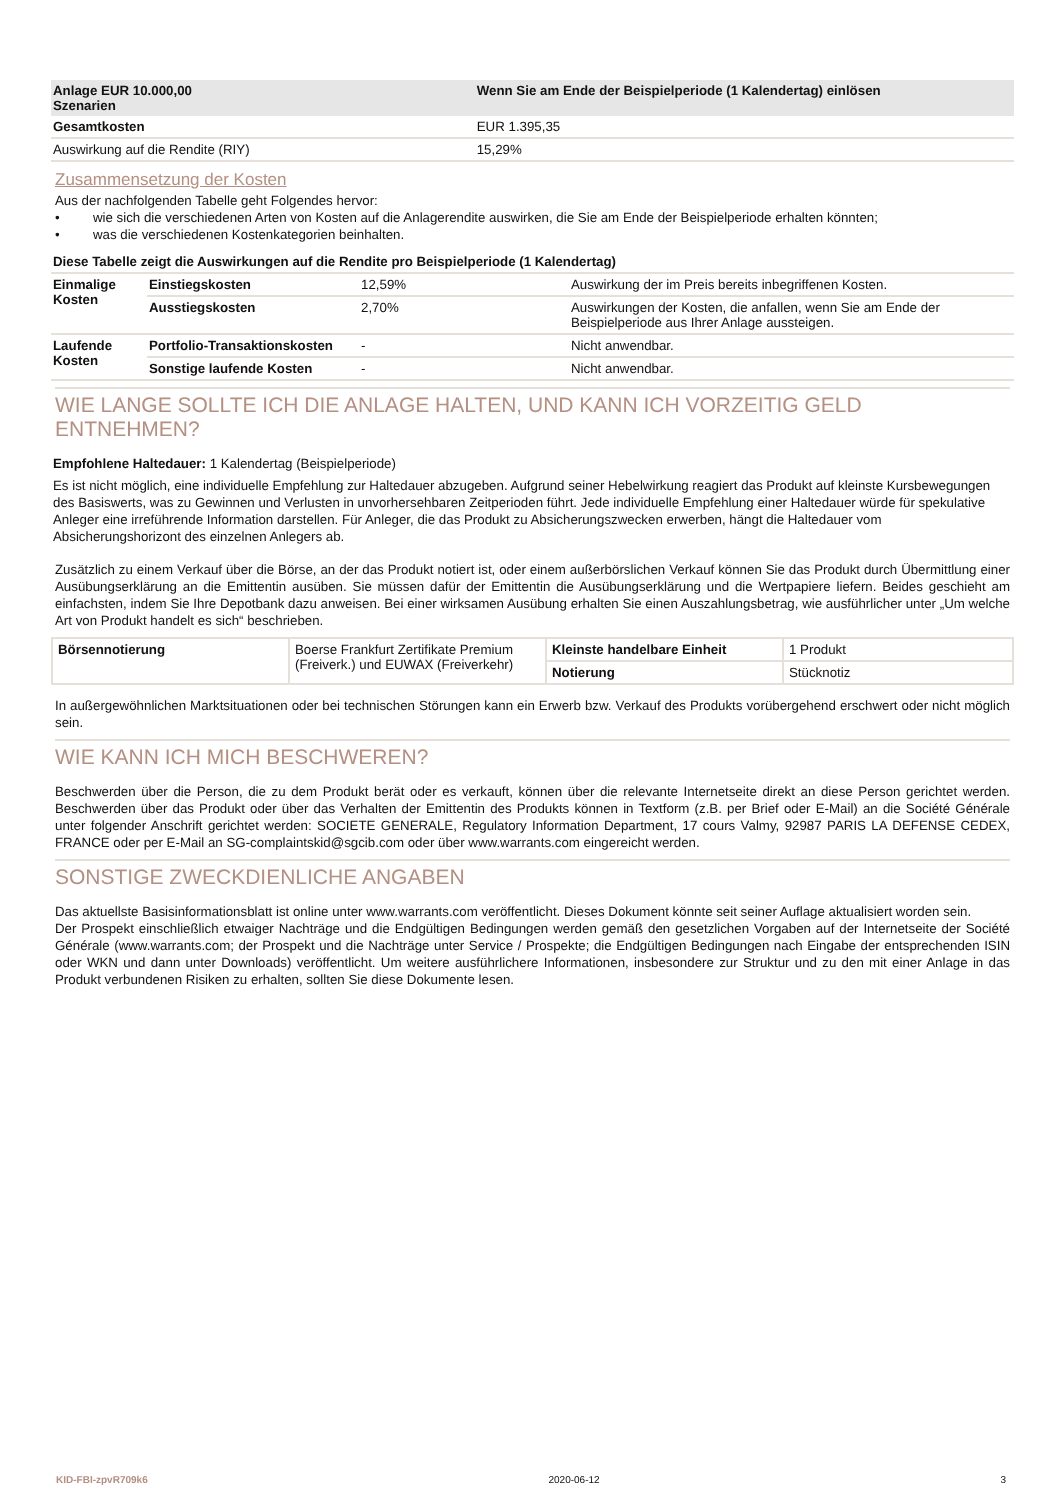| Anlage EUR 10.000,00 Szenarien | Wenn Sie am Ende der Beispielperiode (1 Kalendertag) einlösen |
| Gesamtkosten | EUR 1.395,35 |
| Auswirkung auf die Rendite (RIY) | 15,29% |
Zusammensetzung der Kosten
Aus der nachfolgenden Tabelle geht Folgendes hervor:
• wie sich die verschiedenen Arten von Kosten auf die Anlagerendite auswirken, die Sie am Ende der Beispielperiode erhalten könnten;
• was die verschiedenen Kostenkategorien beinhalten.
Diese Tabelle zeigt die Auswirkungen auf die Rendite pro Beispielperiode (1 Kalendertag)
| Einmalige Kosten | Einstiegskosten | 12,59% | Auswirkung der im Preis bereits inbegriffenen Kosten. |
| | Ausstiegskosten | 2,70% | Auswirkungen der Kosten, die anfallen, wenn Sie am Ende der Beispielperiode aus Ihrer Anlage aussteigen. |
| Laufende Kosten | Portfolio-Transaktionskosten | - | Nicht anwendbar. |
| | Sonstige laufende Kosten | - | Nicht anwendbar. |
WIE LANGE SOLLTE ICH DIE ANLAGE HALTEN, UND KANN ICH VORZEITIG GELD ENTNEHMEN?
Empfohlene Haltedauer: 1 Kalendertag (Beispielperiode)
Es ist nicht möglich, eine individuelle Empfehlung zur Haltedauer abzugeben. Aufgrund seiner Hebelwirkung reagiert das Produkt auf kleinste Kursbewegungen des Basiswerts, was zu Gewinnen und Verlusten in unvorhersehbaren Zeitperioden führt. Jede individuelle Empfehlung einer Haltedauer würde für spekulative Anleger eine irreführende Information darstellen. Für Anleger, die das Produkt zu Absicherungszwecken erwerben, hängt die Haltedauer vom Absicherungshorizont des einzelnen Anlegers ab.
Zusätzlich zu einem Verkauf über die Börse, an der das Produkt notiert ist, oder einem außerbörslichen Verkauf können Sie das Produkt durch Übermittlung einer Ausübungserklärung an die Emittentin ausüben. Sie müssen dafür der Emittentin die Ausübungserklärung und die Wertpapiere liefern. Beides geschieht am einfachsten, indem Sie Ihre Depotbank dazu anweisen. Bei einer wirksamen Ausübung erhalten Sie einen Auszahlungsbetrag, wie ausführlicher unter „Um welche Art von Produkt handelt es sich“ beschrieben.
| Börsennotierung | Boerse Frankfurt Zertifikate Premium (Freiverk.) und EUWAX (Freiverkehr) | Kleinste handelbare Einheit | 1 Produkt |
| | | Notierung | Stücknotiz |
In außergewöhnlichen Marktsituationen oder bei technischen Störungen kann ein Erwerb bzw. Verkauf des Produkts vorübergehend erschwert oder nicht möglich sein.
WIE KANN ICH MICH BESCHWEREN?
Beschwerden über die Person, die zu dem Produkt berät oder es verkauft, können über die relevante Internetseite direkt an diese Person gerichtet werden. Beschwerden über das Produkt oder über das Verhalten der Emittentin des Produkts können in Textform (z.B. per Brief oder E-Mail) an die Société Générale unter folgender Anschrift gerichtet werden: SOCIETE GENERALE, Regulatory Information Department, 17 cours Valmy, 92987 PARIS LA DEFENSE CEDEX, FRANCE oder per E-Mail an SG-complaintskid@sgcib.com oder über www.warrants.com eingereicht werden.
SONSTIGE ZWECKDIENLICHE ANGABEN
Das aktuellste Basisinformationsblatt ist online unter www.warrants.com veröffentlicht. Dieses Dokument könnte seit seiner Auflage aktualisiert worden sein.
Der Prospekt einschließlich etwaiger Nachträge und die Endgültigen Bedingungen werden gemäß den gesetzlichen Vorgaben auf der Internetseite der Société Générale (www.warrants.com; der Prospekt und die Nachträge unter Service / Prospekte; die Endgültigen Bedingungen nach Eingabe der entsprechenden ISIN oder WKN und dann unter Downloads) veröffentlicht. Um weitere ausführlichere Informationen, insbesondere zur Struktur und zu den mit einer Anlage in das Produkt verbundenen Risiken zu erhalten, sollten Sie diese Dokumente lesen.
KID-FBI-zpvR709k6 2020-06-12 3